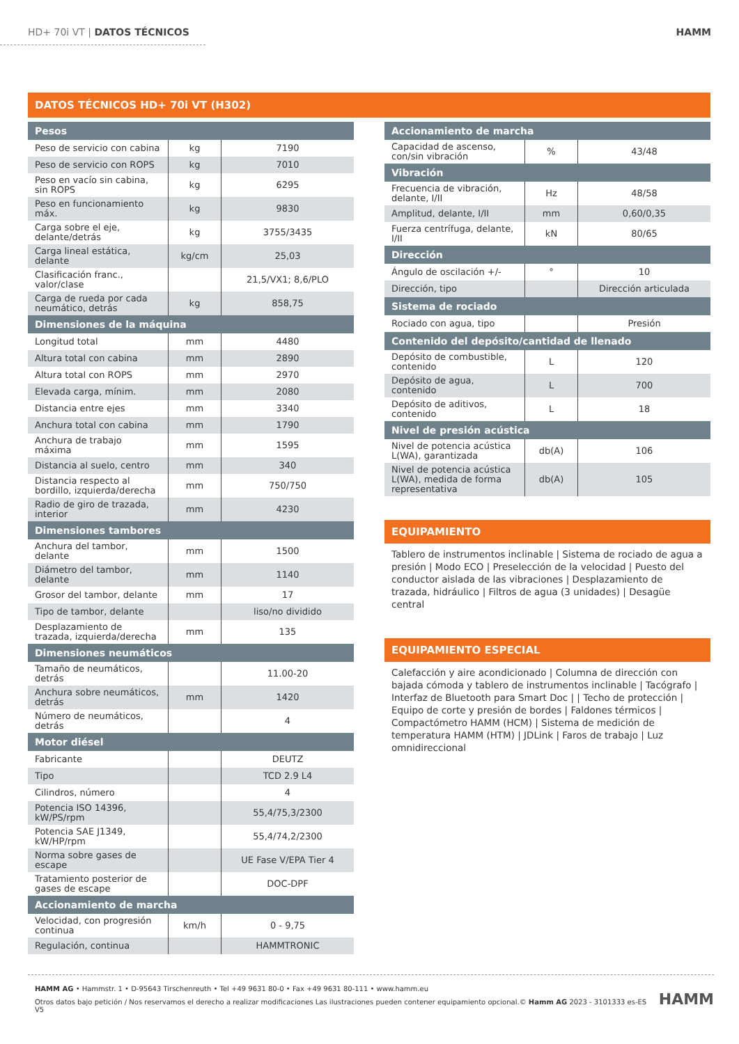HD+ 70i VT | DATOS TÉCNICOS HAMM
DATOS TÉCNICOS HD+ 70i VT (H302)
| Pesos | | |
| --- | --- | --- |
| Peso de servicio con cabina | kg | 7190 |
| Peso de servicio con ROPS | kg | 7010 |
| Peso en vacío sin cabina, sin ROPS | kg | 6295 |
| Peso en funcionamiento máx. | kg | 9830 |
| Carga sobre el eje, delante/detrás | kg | 3755/3435 |
| Carga lineal estática, delante | kg/cm | 25,03 |
| Clasificación franc., valor/clase | | 21,5/VX1; 8,6/PLO |
| Carga de rueda por cada neumático, detrás | kg | 858,75 |
| Dimensiones de la máquina | | |
| Longitud total | mm | 4480 |
| Altura total con cabina | mm | 2890 |
| Altura total con ROPS | mm | 2970 |
| Elevada carga, mínim. | mm | 2080 |
| Distancia entre ejes | mm | 3340 |
| Anchura total con cabina | mm | 1790 |
| Anchura de trabajo máxima | mm | 1595 |
| Distancia al suelo, centro | mm | 340 |
| Distancia respecto al bordillo, izquierda/derecha | mm | 750/750 |
| Radio de giro de trazada, interior | mm | 4230 |
| Dimensiones tambores | | |
| Anchura del tambor, delante | mm | 1500 |
| Diámetro del tambor, delante | mm | 1140 |
| Grosor del tambor, delante | mm | 17 |
| Tipo de tambor, delante | | liso/no dividido |
| Desplazamiento de trazada, izquierda/derecha | mm | 135 |
| Dimensiones neumáticos | | |
| Tamaño de neumáticos, detrás | | 11.00-20 |
| Anchura sobre neumáticos, detrás | mm | 1420 |
| Número de neumáticos, detrás | | 4 |
| Motor diésel | | |
| Fabricante | | DEUTZ |
| Tipo | | TCD 2.9 L4 |
| Cilindros, número | | 4 |
| Potencia ISO 14396, kW/PS/rpm | | 55,4/75,3/2300 |
| Potencia SAE J1349, kW/HP/rpm | | 55,4/74,2/2300 |
| Norma sobre gases de escape | | UE Fase V/EPA Tier 4 |
| Tratamiento posterior de gases de escape | | DOC-DPF |
| Accionamiento de marcha | | |
| Velocidad, con progresión continua | km/h | 0 - 9,75 |
| Regulación, continua | | HAMMTRONIC |
| Accionamiento de marcha | | |
| --- | --- | --- |
| Capacidad de ascenso, con/sin vibración | % | 43/48 |
| Vibración | | |
| Frecuencia de vibración, delante, I/II | Hz | 48/58 |
| Amplitud, delante, I/II | mm | 0,60/0,35 |
| Fuerza centrífuga, delante, I/II | kN | 80/65 |
| Dirección | | |
| Ángulo de oscilación +/- | ° | 10 |
| Dirección, tipo | | Dirección articulada |
| Sistema de rociado | | |
| Rociado con agua, tipo | | Presión |
| Contenido del depósito/cantidad de llenado | | |
| Depósito de combustible, contenido | L | 120 |
| Depósito de agua, contenido | L | 700 |
| Depósito de aditivos, contenido | L | 18 |
| Nivel de presión acústica | | |
| Nivel de potencia acústica L(WA), garantizada | db(A) | 106 |
| Nivel de potencia acústica L(WA), medida de forma representativa | db(A) | 105 |
EQUIPAMIENTO
Tablero de instrumentos inclinable | Sistema de rociado de agua a presión | Modo ECO | Preselección de la velocidad | Puesto del conductor aislada de las vibraciones | Desplazamiento de trazada, hidráulico | Filtros de agua (3 unidades) | Desagüe central
EQUIPAMIENTO ESPECIAL
Calefacción y aire acondicionado | Columna de dirección con bajada cómoda y tablero de instrumentos inclinable | Tacógrafo | Interfaz de Bluetooth para Smart Doc | | Techo de protección | Equipo de corte y presión de bordes | Faldones térmicos | Compactómetro HAMM (HCM) | Sistema de medición de temperatura HAMM (HTM) | JDLink | Faros de trabajo | Luz omnidireccional
HAMM AG • Hammstr. 1 • D-95643 Tirschenreuth • Tel +49 9631 80-0 • Fax +49 9631 80-111 • www.hamm.eu
Otros datos bajo petición / Nos reservamos el derecho a realizar modificaciones Las ilustraciones pueden contener equipamiento opcional.© Hamm AG 2023 - 3101333 es-ES V5
HAMM